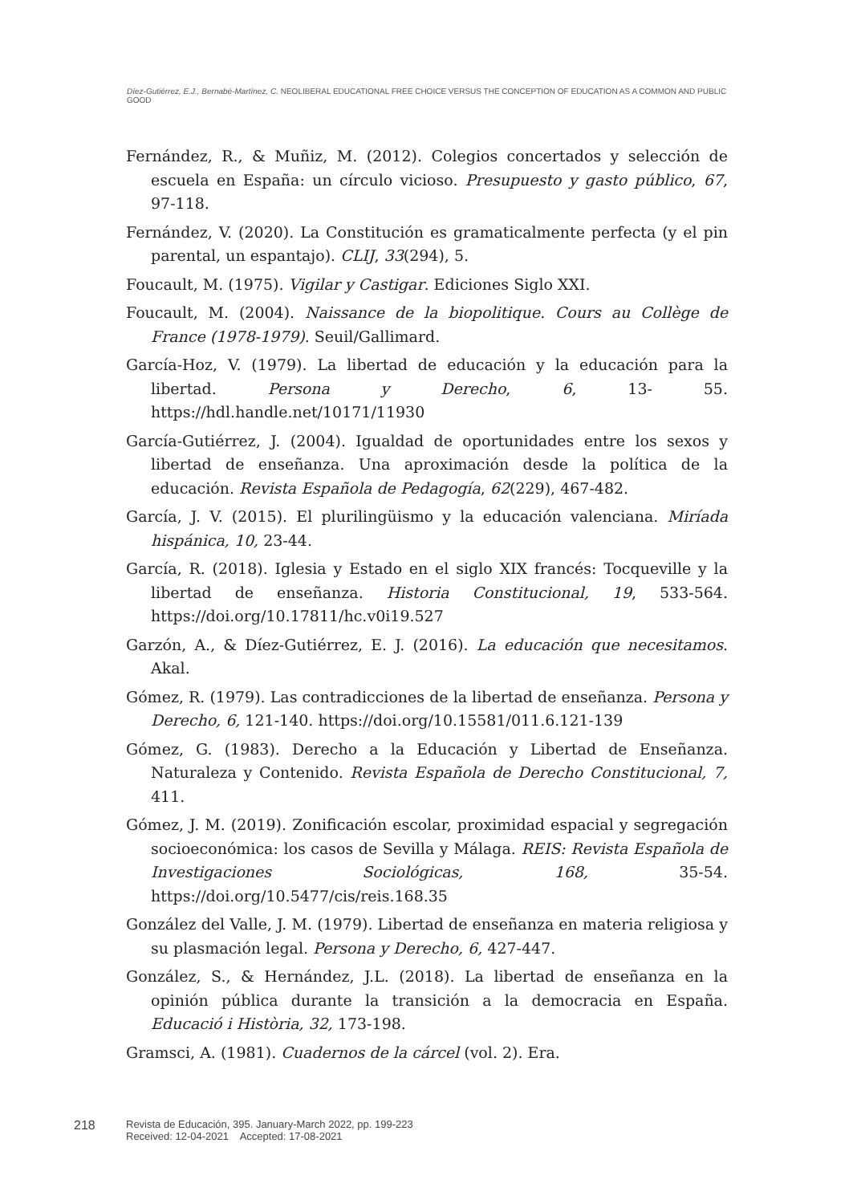Díez-Gutiérrez, E.J., Bernabé-Martínez, C. NEOLIBERAL EDUCATIONAL FREE CHOICE VERSUS THE CONCEPTION OF EDUCATION AS A COMMON AND PUBLIC GOOD
Fernández, R., & Muñiz, M. (2012). Colegios concertados y selección de escuela en España: un círculo vicioso. Presupuesto y gasto público, 67, 97-118.
Fernández, V. (2020). La Constitución es gramaticalmente perfecta (y el pin parental, un espantajo). CLIJ, 33(294), 5.
Foucault, M. (1975). Vigilar y Castigar. Ediciones Siglo XXI.
Foucault, M. (2004). Naissance de la biopolitique. Cours au Collège de France (1978-1979). Seuil/Gallimard.
García-Hoz, V. (1979). La libertad de educación y la educación para la libertad. Persona y Derecho, 6, 13- 55. https://hdl.handle.net/10171/11930
García-Gutiérrez, J. (2004). Igualdad de oportunidades entre los sexos y libertad de enseñanza. Una aproximación desde la política de la educación. Revista Española de Pedagogía, 62(229), 467-482.
García, J. V. (2015). El plurilingüismo y la educación valenciana. Miríada hispánica, 10, 23-44.
García, R. (2018). Iglesia y Estado en el siglo XIX francés: Tocqueville y la libertad de enseñanza. Historia Constitucional, 19, 533-564. https://doi.org/10.17811/hc.v0i19.527
Garzón, A., & Díez-Gutiérrez, E. J. (2016). La educación que necesitamos. Akal.
Gómez, R. (1979). Las contradicciones de la libertad de enseñanza. Persona y Derecho, 6, 121-140. https://doi.org/10.15581/011.6.121-139
Gómez, G. (1983). Derecho a la Educación y Libertad de Enseñanza. Naturaleza y Contenido. Revista Española de Derecho Constitucional, 7, 411.
Gómez, J. M. (2019). Zonificación escolar, proximidad espacial y segregación socioeconómica: los casos de Sevilla y Málaga. REIS: Revista Española de Investigaciones Sociológicas, 168, 35-54. https://doi.org/10.5477/cis/reis.168.35
González del Valle, J. M. (1979). Libertad de enseñanza en materia religiosa y su plasmación legal. Persona y Derecho, 6, 427-447.
González, S., & Hernández, J.L. (2018). La libertad de enseñanza en la opinión pública durante la transición a la democracia en España. Educació i Història, 32, 173-198.
Gramsci, A. (1981). Cuadernos de la cárcel (vol. 2). Era.
218
Revista de Educación, 395. January-March 2022, pp. 199-223
Received: 12-04-2021 Accepted: 17-08-2021